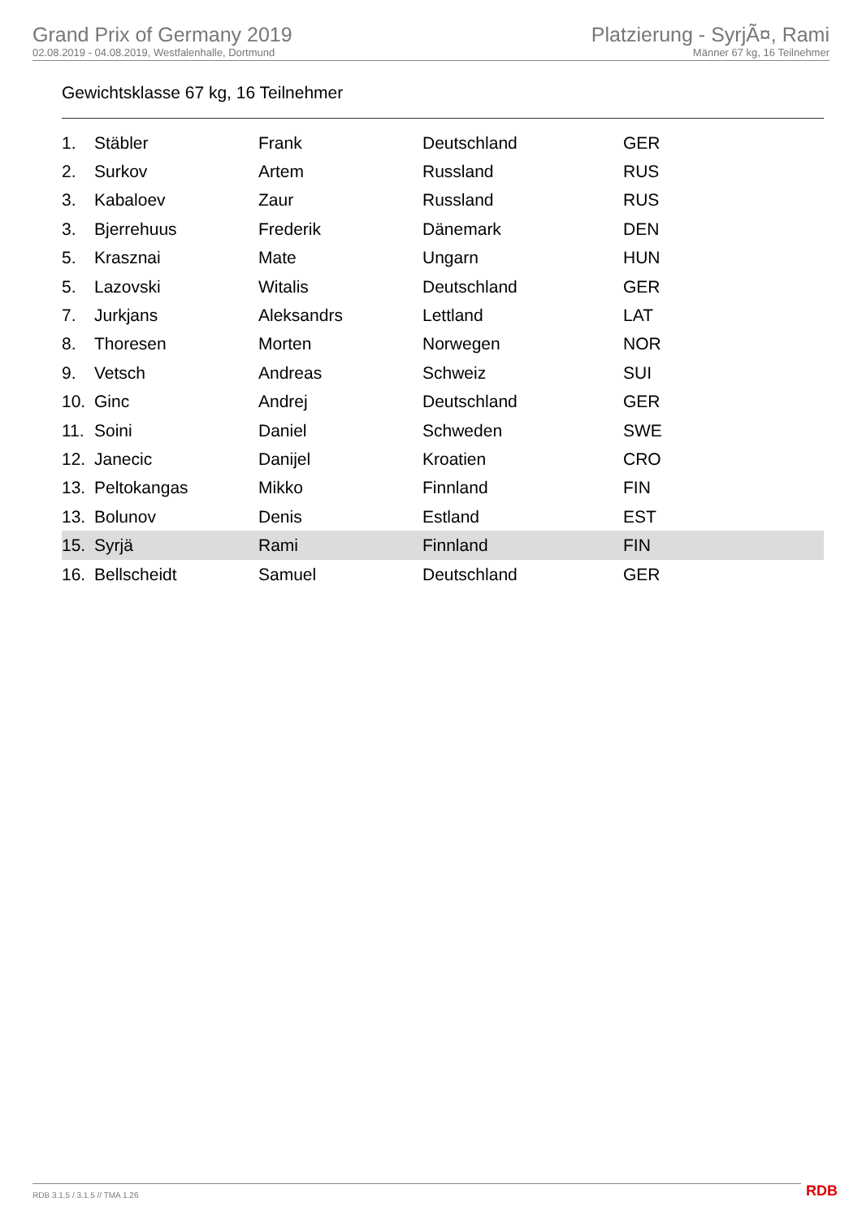Grand Prix of Germany 2019
02.08.2019 - 04.08.2019, Westfalenhalle, Dortmund
Platzierung - SyrjÃ¤, Rami
Männer 67 kg, 16 Teilnehmer
Gewichtsklasse 67 kg, 16 Teilnehmer
| 1. | Stäbler | Frank | Deutschland | GER |
| 2. | Surkov | Artem | Russland | RUS |
| 3. | Kabaloev | Zaur | Russland | RUS |
| 3. | Bjerrehuus | Frederik | Dänemark | DEN |
| 5. | Krasznai | Mate | Ungarn | HUN |
| 5. | Lazovski | Witalis | Deutschland | GER |
| 7. | Jurkjans | Aleksandrs | Lettland | LAT |
| 8. | Thoresen | Morten | Norwegen | NOR |
| 9. | Vetsch | Andreas | Schweiz | SUI |
| 10. | Ginc | Andrej | Deutschland | GER |
| 11. | Soini | Daniel | Schweden | SWE |
| 12. | Janecic | Danijel | Kroatien | CRO |
| 13. | Peltokangas | Mikko | Finnland | FIN |
| 13. | Bolunov | Denis | Estland | EST |
| 15. | Syrjä | Rami | Finnland | FIN |
| 16. | Bellscheidt | Samuel | Deutschland | GER |
RDB 3.1.5 / 3.1.5 // TMA 1.26 RDB